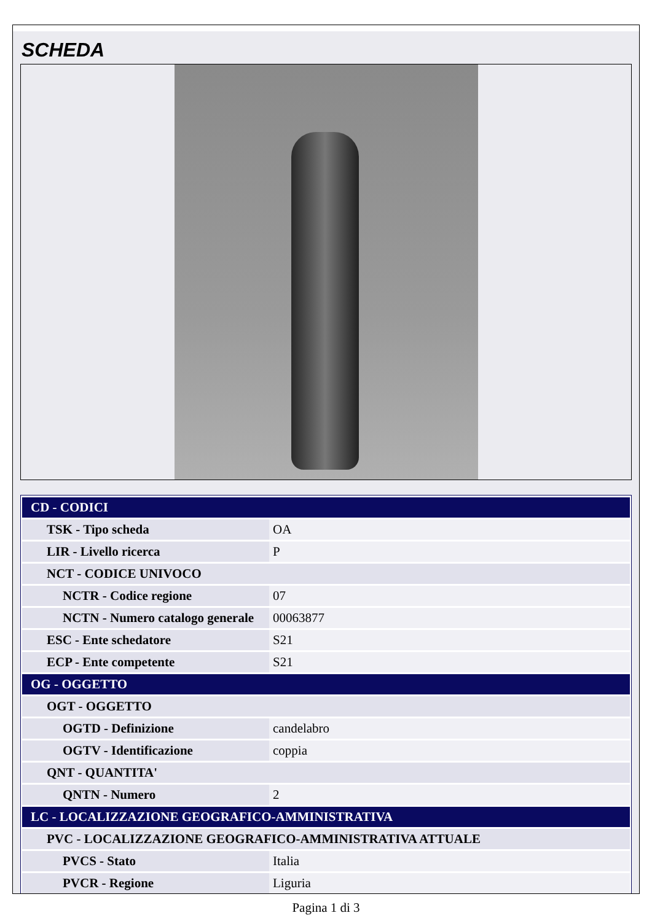SCHEDA
| CD - CODICI | |
| TSK - Tipo scheda | OA |
| LIR - Livello ricerca | P |
| NCT - CODICE UNIVOCO | |
| NCTR - Codice regione | 07 |
| NCTN - Numero catalogo generale | 00063877 |
| ESC - Ente schedatore | S21 |
| ECP - Ente competente | S21 |
| OG - OGGETTO | |
| OGT - OGGETTO | |
| OGTD - Definizione | candelabro |
| OGTV - Identificazione | coppia |
| QNT - QUANTITA' | |
| QNTN - Numero | 2 |
| LC - LOCALIZZAZIONE GEOGRAFICO-AMMINISTRATIVA | |
| PVC - LOCALIZZAZIONE GEOGRAFICO-AMMINISTRATIVA ATTUALE | |
| PVCS - Stato | Italia |
| PVCR - Regione | Liguria |
Pagina 1 di 3